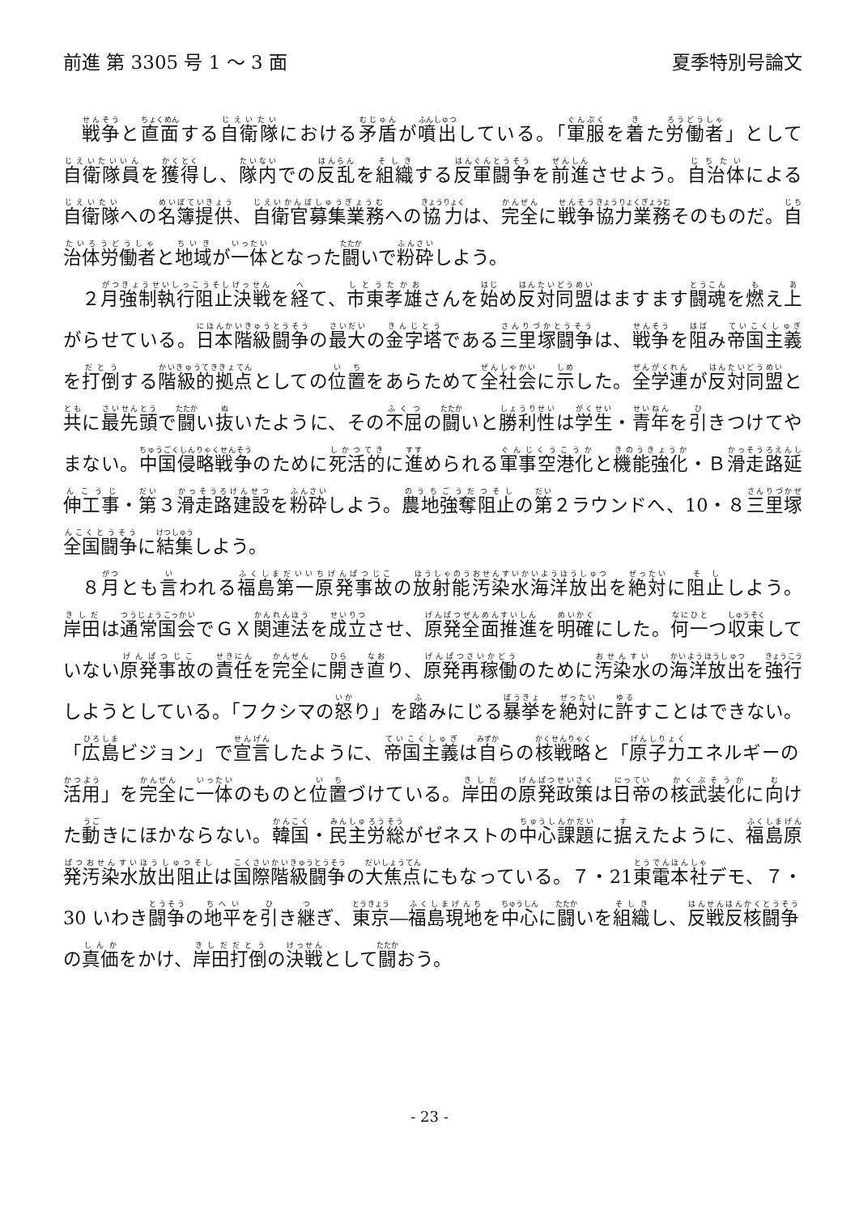前進 第 3305 号 1 ～ 3 面 夏季特別号論文
戦争と直面する自衛隊における矛盾が噴出している。「軍服を着た労働者」として自衛隊員を獲得し、隊内での反乱を組織する反軍闘争を前進させよう。自治体による自衛隊への名簿提供、自衛官募集業務への協力は、完全に戦争協力業務そのものだ。自治体労働者と地域が一体となった闘いで粉砕しよう。
２月強制執行阻止決戦を経て、市東孝雄さんを始め反対同盟はますます闘魂を燃え上がらせている。日本階級闘争の最大の金字塔である三里塚闘争は、戦争を阻み帝国主義を打倒する階級的拠点としての位置をあらためて全社会に示した。全学連が反対同盟と共に最先頭で闘い抜いたように、その不屈の闘いと勝利性は学生・青年を引きつけてやまない。中国侵略戦争のために死活的に進められる軍事空港化と機能強化・Ｂ滑走路延伸工事・第３滑走路建設を粉砕しよう。農地強奪阻止の第２ラウンドへ、10・８三里塚全国闘争に結集しよう。
８月とも言われる福島第一原発事故の放射能汚染水海洋放出を絶対に阻止しよう。岸田は通常国会でＧＸ関連法を成立させ、原発全面推進を明確にした。何一つ収束していない原発事故の責任を完全に開き直り、原発再稼働のために汚染水の海洋放出を強行しようとしている。「フクシマの怒り」を踏みにじる暴挙を絶対に許すことはできない。「広島ビジョン」で宣言したように、帝国主義は自らの核戦略と「原子力エネルギーの活用」を完全に一体のものと位置づけている。岸田の原発政策は日帝の核武装化に向けた動きにほかならない。韓国・民主労総がゼネストの中心課題に据えたように、福島原発汚染水放出阻止は国際階級闘争の大焦点にもなっている。７・21東電本社デモ、７・30 いわき闘争の地平を引き継ぎ、東京―福島現地を中心に闘いを組織し、反戦反核闘争の真価をかけ、岸田打倒の決戦として闘おう。
- 23 -